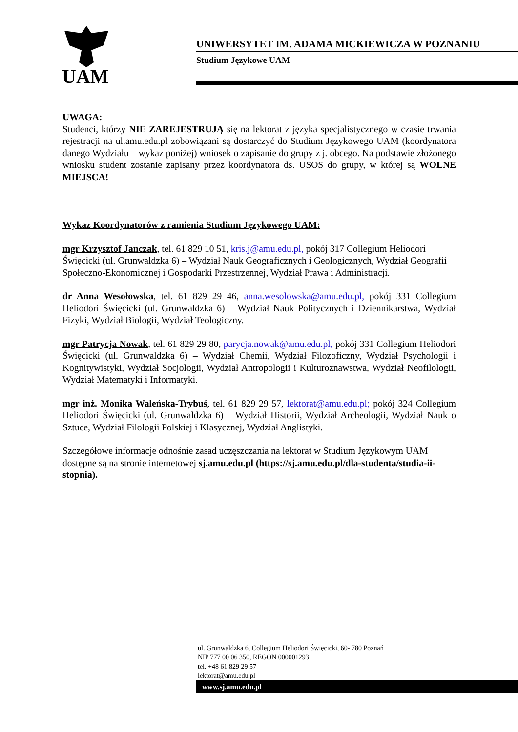UAM
UNIWERSYTET IM. ADAMA MICKIEWICZA W POZNANIU
Studium Językowe UAM
UWAGA:
Studenci, którzy NIE ZAREJESTRUJĄ się na lektorat z języka specjalistycznego w czasie trwania rejestracji na ul.amu.edu.pl zobowiązani są dostarczyć do Studium Językowego UAM (koordynatora danego Wydziału – wykaz poniżej) wniosek o zapisanie do grupy z j. obcego. Na podstawie złożonego wniosku student zostanie zapisany przez koordynatora ds. USOS do grupy, w której są WOLNE MIEJSCA!
Wykaz Koordynatorów z ramienia Studium Językowego UAM:
mgr Krzysztof Janczak, tel. 61 829 10 51, kris.j@amu.edu.pl, pokój 317 Collegium Heliodori Święcicki (ul. Grunwaldzka 6) – Wydział Nauk Geograficznych i Geologicznych, Wydział Geografii Społeczno-Ekonomicznej i Gospodarki Przestrzennej, Wydział Prawa i Administracji.
dr Anna Wesołowska, tel. 61 829 29 46, anna.wesolowska@amu.edu.pl, pokój 331 Collegium Heliodori Święcicki (ul. Grunwaldzka 6) – Wydział Nauk Politycznych i Dziennikarstwa, Wydział Fizyki, Wydział Biologii, Wydział Teologiczny.
mgr Patrycja Nowak, tel. 61 829 29 80, parycja.nowak@amu.edu.pl, pokój 331 Collegium Heliodori Święcicki (ul. Grunwaldzka 6) – Wydział Chemii, Wydział Filozoficzny, Wydział Psychologii i Kognitywistyki, Wydział Socjologii, Wydział Antropologii i Kulturoznawstwa, Wydział Neofilologii, Wydział Matematyki i Informatyki.
mgr inż. Monika Waleńska-Trybuś, tel. 61 829 29 57, lektorat@amu.edu.pl; pokój 324 Collegium Heliodori Święcicki (ul. Grunwaldzka 6) – Wydział Historii, Wydział Archeologii, Wydział Nauk o Sztuce, Wydział Filologii Polskiej i Klasycznej, Wydział Anglistyki.
Szczegółowe informacje odnośnie zasad uczęszczania na lektorat w Studium Językowym UAM dostępne są na stronie internetowej sj.amu.edu.pl (https://sj.amu.edu.pl/dla-studenta/studia-ii-stopnia).
ul. Grunwaldzka 6, Collegium Heliodori Święcicki, 60- 780 Poznań
NIP 777 00 06 350, REGON 000001293
tel. +48 61 829 29 57
lektorat@amu.edu.pl
www.sj.amu.edu.pl